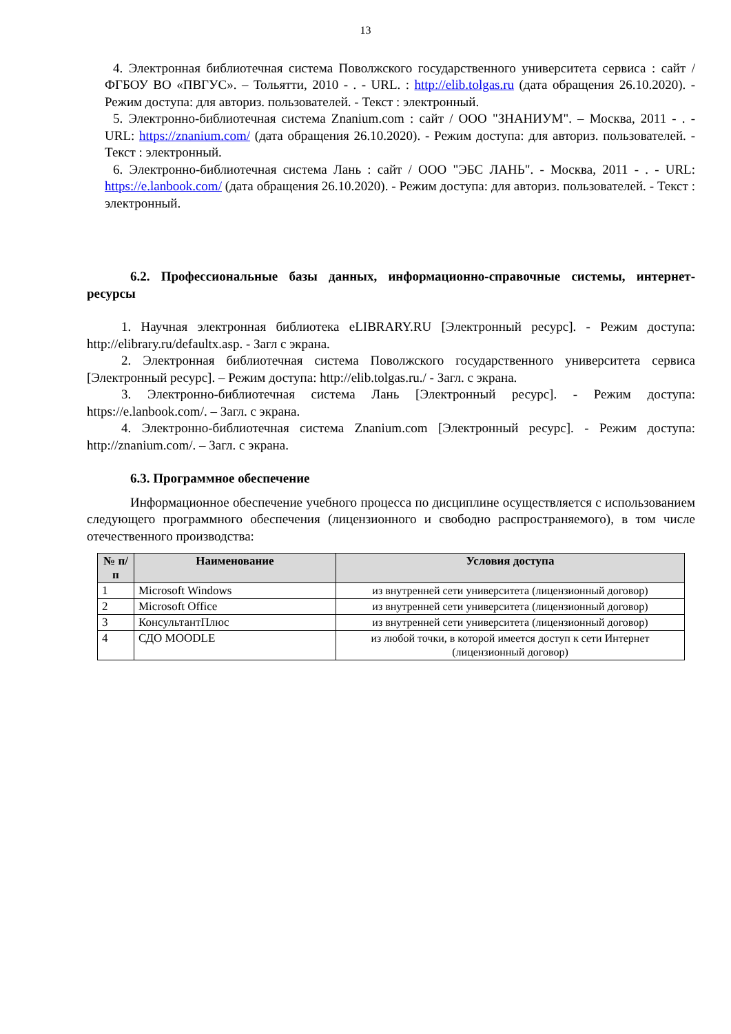13
4. Электронная библиотечная система Поволжского государственного университета сервиса : сайт / ФГБОУ ВО «ПВГУС». – Тольятти, 2010 - . - URL. : http://elib.tolgas.ru (дата обращения 26.10.2020). - Режим доступа: для авториз. пользователей. - Текст : электронный.
5. Электронно-библиотечная система Znanium.com : сайт / ООО "ЗНАНИУМ". – Москва, 2011 - . - URL: https://znanium.com/ (дата обращения 26.10.2020). - Режим доступа: для авториз. пользователей. - Текст : электронный.
6. Электронно-библиотечная система Лань : сайт / ООО "ЭБС ЛАНЬ". - Москва, 2011 - . - URL: https://e.lanbook.com/ (дата обращения 26.10.2020). - Режим доступа: для авториз. пользователей. - Текст : электронный.
6.2. Профессиональные базы данных, информационно-справочные системы, интернет-ресурсы
1. Научная электронная библиотека eLIBRARY.RU [Электронный ресурс]. - Режим доступа: http://elibrary.ru/defaultx.asp. - Загл с экрана.
2. Электронная библиотечная система Поволжского государственного университета сервиса [Электронный ресурс]. – Режим доступа: http://elib.tolgas.ru./ - Загл. с экрана.
3. Электронно-библиотечная система Лань [Электронный ресурс]. - Режим доступа: https://e.lanbook.com/. – Загл. с экрана.
4. Электронно-библиотечная система Znanium.com [Электронный ресурс]. - Режим доступа: http://znanium.com/. – Загл. с экрана.
6.3. Программное обеспечение
Информационное обеспечение учебного процесса по дисциплине осуществляется с использованием следующего программного обеспечения (лицензионного и свободно распространяемого), в том числе отечественного производства:
| № п/п | Наименование | Условия доступа |
| --- | --- | --- |
| 1 | Microsoft Windows | из внутренней сети университета (лицензионный договор) |
| 2 | Microsoft Office | из внутренней сети университета (лицензионный договор) |
| 3 | КонсультантПлюс | из внутренней сети университета (лицензионный договор) |
| 4 | СДО MOODLE | из любой точки, в которой имеется доступ к сети Интернет (лицензионный договор) |